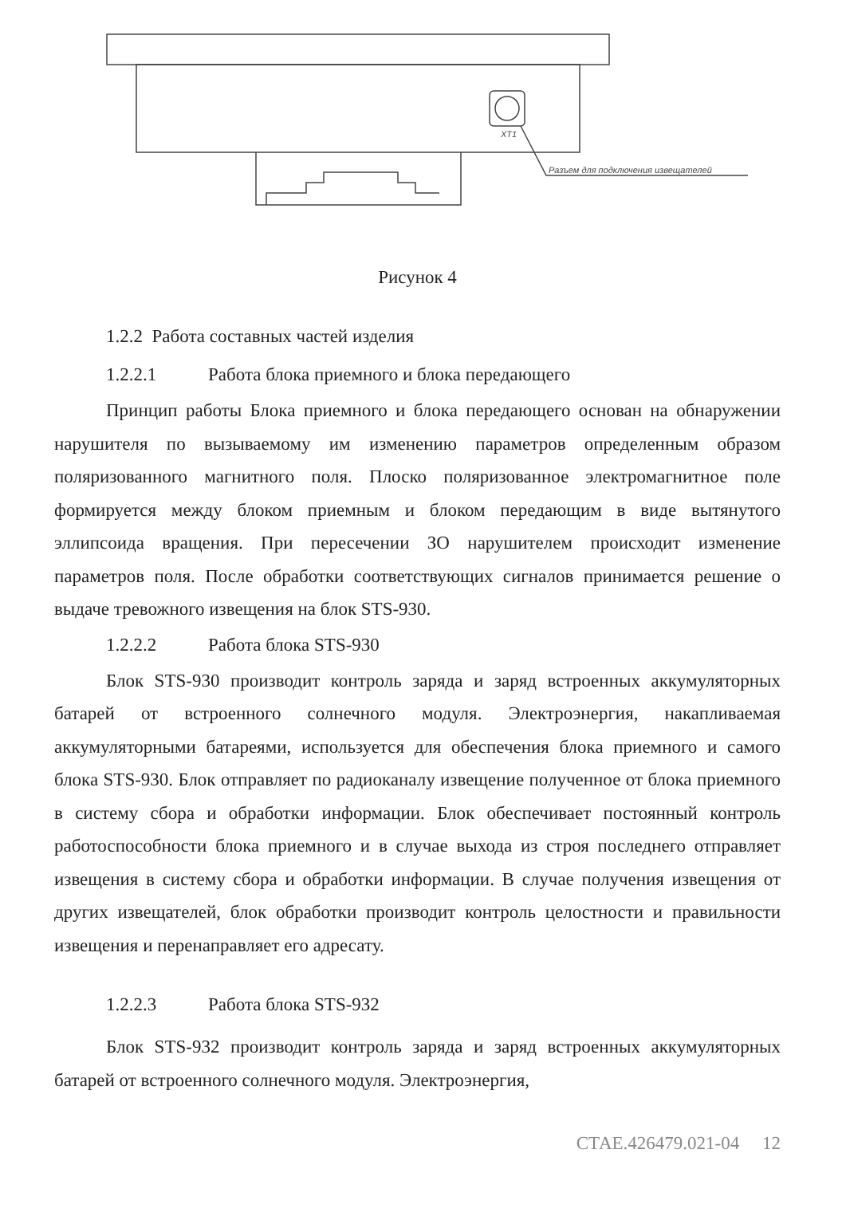XT1
Разъем для подключения извещателей
Рисунок 4
1.2.2 Работа составных частей изделия
1.2.2.1 Работа блока приемного и блока передающего
Принцип работы Блока приемного и блока передающего основан на обнаружении нарушителя по вызываемому им изменению параметров определенным образом поляризованного магнитного поля. Плоско поляризованное электромагнитное поле формируется между блоком приемным и блоком передающим в виде вытянутого эллипсоида вращения. При пересечении ЗО нарушителем происходит изменение параметров поля. После обработки соответствующих сигналов принимается решение о выдаче тревожного извещения на блок STS-930.
1.2.2.2 Работа блока STS-930
Блок STS-930 производит контроль заряда и заряд встроенных аккумуляторных батарей от встроенного солнечного модуля. Электроэнергия, накапливаемая аккумуляторными батареями, используется для обеспечения блока приемного и самого блока STS-930. Блок отправляет по радиоканалу извещение полученное от блока приемного в систему сбора и обработки информации. Блок обеспечивает постоянный контроль работоспособности блока приемного и в случае выхода из строя последнего отправляет извещения в систему сбора и обработки информации. В случае получения извещения от других извещателей, блок обработки производит контроль целостности и правильности извещения и перенаправляет его адресату.
1.2.2.3 Работа блока STS-932
Блок STS-932 производит контроль заряда и заряд встроенных аккумуляторных батарей от встроенного солнечного модуля. Электроэнергия,
СТАЕ.426479.021-04 12